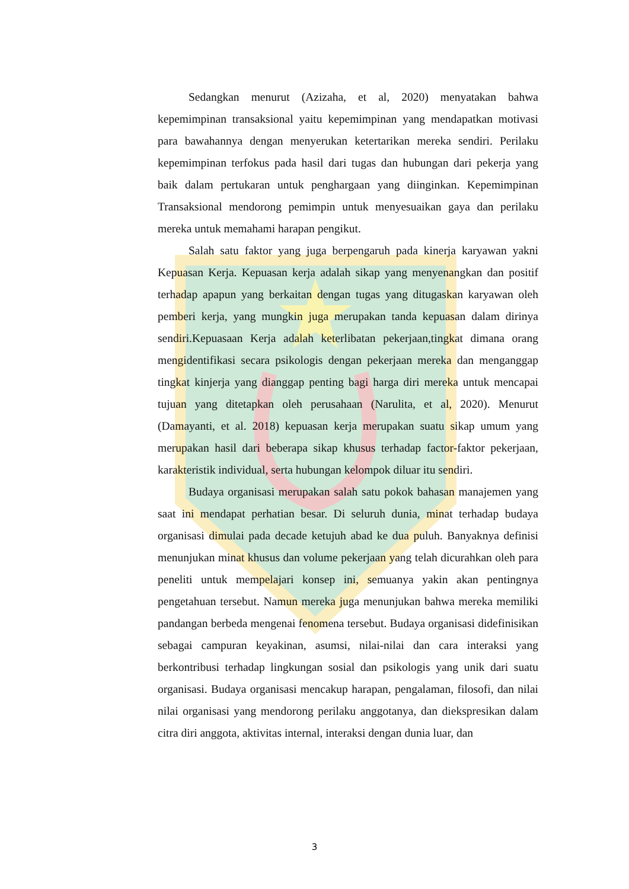Sedangkan menurut (Azizaha, et al, 2020) menyatakan bahwa kepemimpinan transaksional yaitu kepemimpinan yang mendapatkan motivasi para bawahannya dengan menyerukan ketertarikan mereka sendiri. Perilaku kepemimpinan terfokus pada hasil dari tugas dan hubungan dari pekerja yang baik dalam pertukaran untuk penghargaan yang diinginkan. Kepemimpinan Transaksional mendorong pemimpin untuk menyesuaikan gaya dan perilaku mereka untuk memahami harapan pengikut.
Salah satu faktor yang juga berpengaruh pada kinerja karyawan yakni Kepuasan Kerja. Kepuasan kerja adalah sikap yang menyenangkan dan positif terhadap apapun yang berkaitan dengan tugas yang ditugaskan karyawan oleh pemberi kerja, yang mungkin juga merupakan tanda kepuasan dalam dirinya sendiri.Kepuasaan Kerja adalah keterlibatan pekerjaan,tingkat dimana orang mengidentifikasi secara psikologis dengan pekerjaan mereka dan menganggap tingkat kinjerja yang dianggap penting bagi harga diri mereka untuk mencapai tujuan yang ditetapkan oleh perusahaan (Narulita, et al, 2020). Menurut (Damayanti, et al. 2018) kepuasan kerja merupakan suatu sikap umum yang merupakan hasil dari beberapa sikap khusus terhadap factor-faktor pekerjaan, karakteristik individual, serta hubungan kelompok diluar itu sendiri.
Budaya organisasi merupakan salah satu pokok bahasan manajemen yang saat ini mendapat perhatian besar. Di seluruh dunia, minat terhadap budaya organisasi dimulai pada decade ketujuh abad ke dua puluh. Banyaknya definisi menunjukan minat khusus dan volume pekerjaan yang telah dicurahkan oleh para peneliti untuk mempelajari konsep ini, semuanya yakin akan pentingnya pengetahuan tersebut. Namun mereka juga menunjukan bahwa mereka memiliki pandangan berbeda mengenai fenomena tersebut. Budaya organisasi didefinisikan sebagai campuran keyakinan, asumsi, nilai-nilai dan cara interaksi yang berkontribusi terhadap lingkungan sosial dan psikologis yang unik dari suatu organisasi. Budaya organisasi mencakup harapan, pengalaman, filosofi, dan nilai nilai organisasi yang mendorong perilaku anggotanya, dan diekspresikan dalam citra diri anggota, aktivitas internal, interaksi dengan dunia luar, dan
3